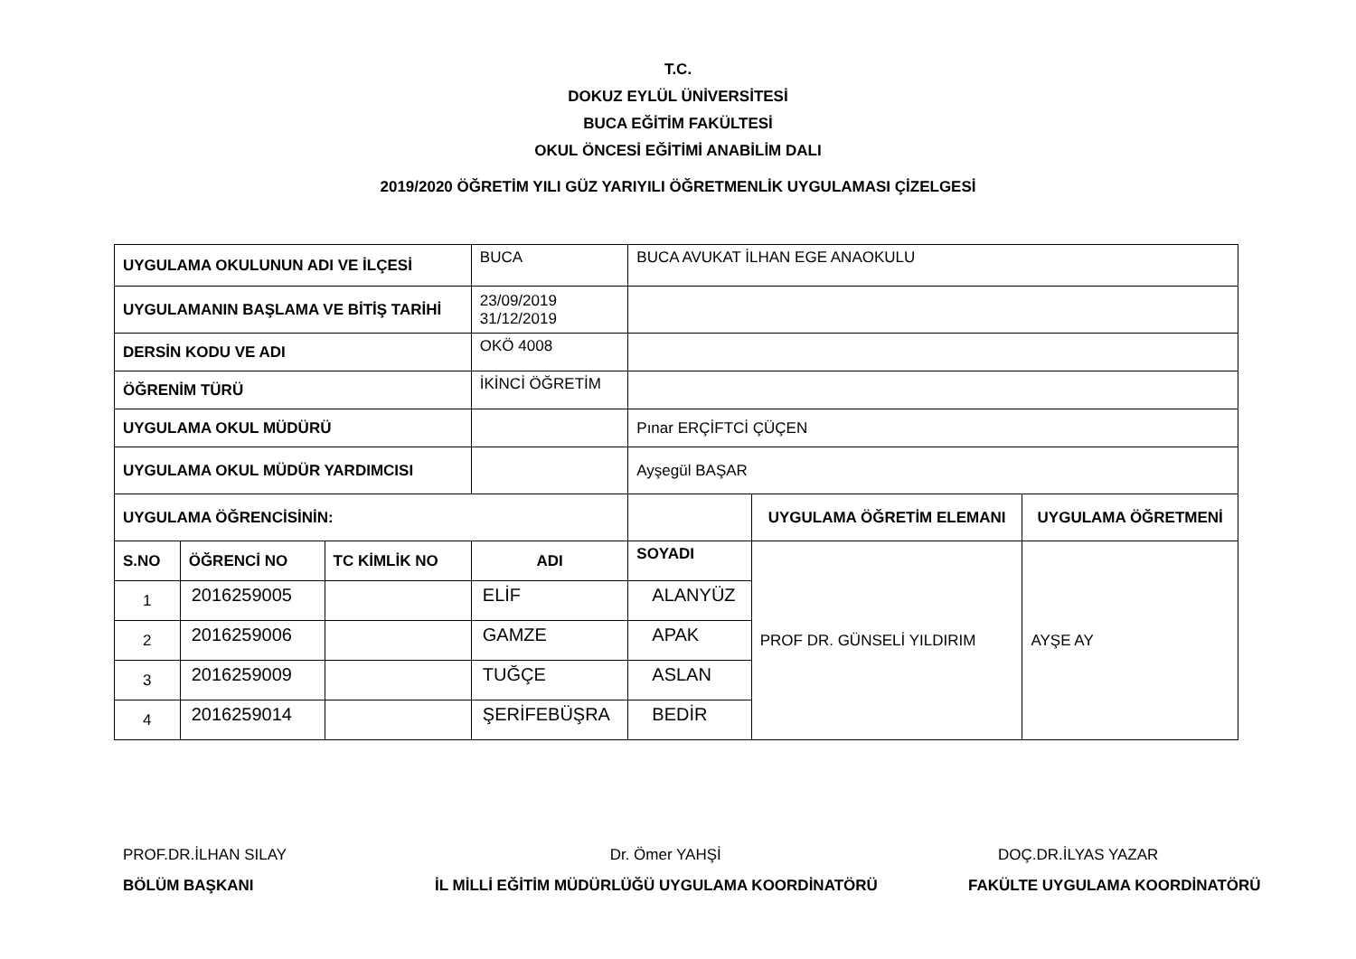T.C.
DOKUZ EYLÜL ÜNİVERSİTESİ
BUCA EĞİTİM FAKÜLTESİ
OKUL ÖNCESİ EĞİTİMİ ANABİLİM DALI
2019/2020 ÖĞRETİM YILI GÜZ YARIYILI ÖĞRETMENLİK UYGULAMASI ÇİZELGESİ
| UYGULAMA OKULUNUN ADI VE İLÇESİ | | | BUCA | BUCA AVUKAT İLHAN EGE ANAOKULU | | |
| UYGULAMANIN BAŞLAMA VE BİTİŞ TARİHİ | | | 23/09/2019 31/12/2019 | | | |
| DERSİN KODU VE ADI | | | OKÖ 4008 | | | |
| ÖĞRENİM TÜRÜ | | | İKİNCİ ÖĞRETİM | | | |
| UYGULAMA OKUL MÜDÜRÜ | | | | Pınar ERÇİFTCİ ÇÜÇEN | | |
| UYGULAMA OKUL MÜDÜR YARDIMCISI | | | | Ayşegül BAŞAR | | |
| UYGULAMA ÖĞRENCİSİNİN: | | | | | UYGULAMA ÖĞRETİM ELEMANI | UYGULAMA ÖĞRETMENİ |
| S.NO | ÖĞRENCİ NO | TC KİMLİK NO | ADI | SOYADI | PROF DR. GÜNSELİ YILDIRIM | AYŞE AY |
| 1 | 2016259005 | | ELİF | ALANYÜZ | | |
| 2 | 2016259006 | | GAMZE | APAK | | |
| 3 | 2016259009 | | TUĞÇE | ASLAN | | |
| 4 | 2016259014 | | ŞERİFEBÜŞRA | BEDİR | | |
PROF.DR.İLHAN SILAY
BÖLÜM BAŞKANI
Dr. Ömer YAHŞİ
İL MİLLİ EĞİTİM MÜDÜRLÜĞÜ UYGULAMA KOORDİNATÖRÜ
DOÇ.DR.İLYAS YAZAR
FAKÜLTE UYGULAMA KOORDİNATÖRÜ